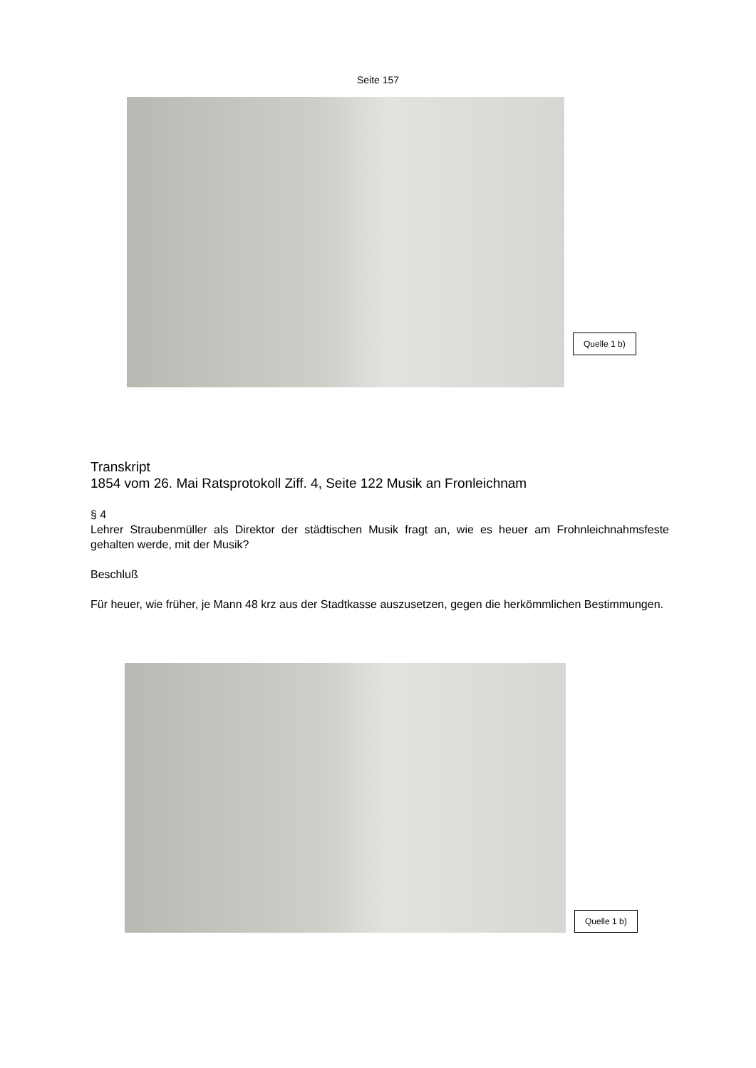Seite 157
Quelle 1 b)
Transkript
1854 vom 26. Mai Ratsprotokoll Ziff. 4, Seite 122 Musik an Fronleichnam
§ 4
Lehrer Straubenmüller als Direktor der städtischen Musik fragt an, wie es heuer am Frohnleichnahmsfeste gehalten werde, mit der Musik?
Beschluß
Für heuer, wie früher, je Mann 48 krz aus der Stadtkasse auszusetzen, gegen die herkömmlichen Bestimmungen.
Quelle 1 b)